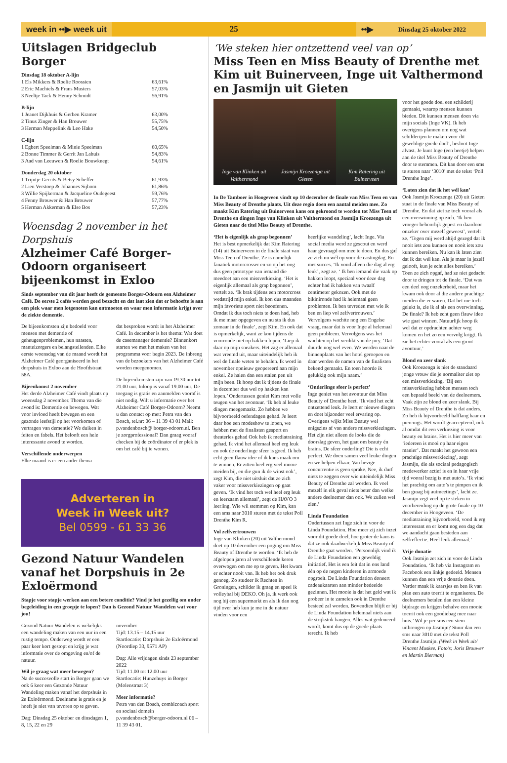week in ••▶ week uit 25 ••▶ Dinsdag 25 oktober 2022
Uitslagen Bridgeclub Borger
| Dinsdag 18 oktober A-lijn | | |
| 1 | Els Mikkers & Roelie Roossien | 63,61% |
| 2 | Eric Machiels & Frans Musters | 57,03% |
| 3 | Neeltje Tack & Henny Schmidt | 56,91% |
| B-lijn | | |
| 1 | Jeanet Dijkhuis & Gerben Kramer | 63,00% |
| 2 | Tinus Zinger & Han Brouwer | 55,75% |
| 3 | Herman Meppelink & Leo Hake | 54,50% |
| C-lijn | | |
| 1 | Egbert Speelman & Minie Speelman | 60,65% |
| 2 | Bonne Timmer & Gerrit Jan Lahuis | 54,83% |
| 3 | Aad van Leeuwen & Roelie Bouwknegt | 54,61% |
| Donderdag 20 oktober | | |
| 1 | Trijntje Gerrits & Betsy Scheffer | 61,93% |
| 2 | Lien Verstoep & Johannes Sijbom | 61,86% |
| 3 | Willie Spijkerman & Jacqueline Oudegeest | 59,76% |
| 4 | Fenny Brouwer & Han Brouwer | 57,77% |
| 5 | Herman Akkerman & Else Bos | 57,23% |
Woensdag 2 november in het Dorpshuis
Alzheimer Café Borger-Odoorn organiseert bijeenkomst in Exloo
Sinds september van dit jaar heeft de gemeente Borger-Odoorn een Alzheimer Café. De eerste 2 cafés werden goed bezocht en dat laat zien dat er behoefte is aan een plek waar men lotgenoten kan ontmoeten en waar men informatie krijgt over de ziekte dementie.
De bijeenkomsten zijn bedoeld voor mensen met dementie of geheugenproblemen, hun naasten, mantelzorgers en belangstellenden. Elke eerste woensdag van de maand wordt het Alzheimer Café georganiseerd in het dorpshuis in Exloo aan de Hoofdstraat 58A.
Bijeenkomst 2 november
Het derde Alzheimer Café vindt plaats op woensdag 2 november. Thema van die avond is: Dementie en bewegen. Wat voor invloed heeft bewegen en een gezonde leefstijl op het voorkomen of vertragen van dementie? We duiken in feiten en fabels. Het belooft een hele interessante avond te worden.
Verschillende onderwerpen
Elke maand is er een ander thema
dat besproken wordt in het Alzheimer Café. In december is het thema: Wat doet de casemanager dementie? Binnenkort starten we met het maken van het programma voor begin 2023. De inbreng van de bezoekers van het Alzheimer Café worden meegenomen.
De bijeenkomsten zijn van 19.30 uur tot 21.00 uur. Inloop is vanaf 19.00 uur. De toegang is gratis en aanmelden vooraf is niet nodig. Wilt u informatie over het Alzheimer Café Borger-Odoorn? Neemt u dan contact op met: Petra van den Bosch, tel.nr: 06 – 11 39 43 01 Mail: p.vandenbosch@ borger-odoorn.nl. Ben je zorgprofessional? Dan graag vooraf checken bij de coördinator of er plek is om het café bij te wonen.
Adverteren in
Week in Week uit?
Bel 0599 - 61 33 36
Gezond Natuur Wandelen vanaf het Dorpshuis in 2e Exloërmond
Stapje voor stapje werken aan een betere conditie? Vind je het gezellig om onder begeleiding in een groepje te lopen? Dan is Gezond Natuur Wandelen wat voor jou!
Gezond Natuur Wandelen is wekelijks een wandeling maken van een uur in een rustig tempo. Onderweg wordt er een paar keer kort gestopt en krijg je wat informatie over de omgeving en/of de natuur.
Wil je graag wat meer bewegen?
Na de succesvolle start in Borger gaan we ook 6 keer een Gezonde Natuur Wandeling maken vanaf het dorpshuis in 2e Exloërmond. Deelname is gratis en je hoeft je niet van tevoren op te geven.
Dag: Dinsdag 25 oktober en dinsdagen 1, 8, 15, 22 en 29
november
Tijd: 13.15 – 14.15 uur
Startlocatie: Dorpshuis 2e Exloërmond (Noordiep 33, 9571 AP)
Dag: Alle vrijdagen sinds 23 september 2022
Tijd: 11.00 tot 12.00 uur
Startlocatie: Hunzehuys in Borger (Molenstraat 3)
Meer informatie?
Petra van den Bosch, combicoach sport en sociaal domein p.vandenbosch@borger-odoorn.nl 06 – 11 39 43 01.
‘We steken hier ontzettend veel van op’
Miss Teen en Miss Beauty of Drenthe met Kim uit Buinerveen, Inge uit Valthermond en Jasmijn uit Gieten
Inge van Klinken uit Valthermond
Jasmijn Kroezenga uit Gieten Kim Ratering uit Buinerveen
In De Tamboer in Hoogeveen vindt op 10 december de finale van Miss Teen en van Miss Beauty of Drenthe plaats. Uit deze regio doen een aantal meiden mee. Zo maakt Kim Ratering uit Buinerveen kans om gekroond te worden tot Miss Teen of Drenthe en dingen Inge van Klinken uit Valthermond en Jasmijn Kroezenga uit Gieten naar de titel Miss Beauty of Drenthe.
‘Het is eigenlijk als grap begonnen’
Het is best opmerkelijk dat Kim Ratering (14) uit Buinerveen in de finale staat van Miss Teen of Drenthe. Ze is namelijk fanatiek motorcrosser en zo op het oog dus geen prototype van iemand die meedoet aan een missverkiezing. ‘Het is eigenlijk allemaal als grap begonnen’, vertelt ze. ‘Ik brak tijdens een motorcross wedstrijd mijn enkel. Ik kon dus maanden mijn favoriete sport niet beoefenen. Omdat ik dus toch niets te doen had, heb ik me maar opgegeven en nu sta ik dus zomaar in de finale’, zegt Kim. En ook dat is opmerkelijk, want ze kon tijdens de voorronde niet op hakken lopen. ‘Liep ik daar op mijn sneakers. Het zag er allemaal wat vreemd uit, maar uiteindelijk heb ik wel de finale weten te behalen. Ik word in november opnieuw geopereerd aan mijn enkel. Ze halen dan een stalen pen uit mijn been. Ik hoop dat ik tijdens de finale in december dus wel op hakken kan lopen.’ Ondertussen geniet Kim met volle teugen van het avontuur. ‘Ik heb al leuke dingen meegemaakt. Zo hebben we bijvoorbeeld oefendagen gehad. Je leert daar hoe een modeshow te lopen, we hebben met de finalisten gesport en theaterles gehad Ook heb ik mediatraining gehad. Ik vind het allemaal heel erg leuk en ook de onderlinge sfeer is goed. Ik heb echt geen flauw idee of ik kans maak om te winnen. Er zitten heel erg veel mooie meiden bij, en die gun ik de winst ook’, zegt Kim, die niet uitsluit dat ze zich vaker voor missverkiezingen op gaat geven. ‘Ik vind het toch wel heel erg leuk en leerzaam allemaal’, zegt de HAVO 3 leerling. Wie wil stemmen op Kim, kan een sms naar 3010 sturen met de tekst Poll Drenthe Kim R.
Vol zelfvertrouwen
Inge van Klinken (20) uit Valthermond doet op 10 december een poging om Miss Beauty of Drenthe te worden. ‘Ik heb de afgelopen jaren al verschillende keren overwogen om me op te geven. Het kwam er echter nooit van. Ik heb het ook druk genoeg. Zo studeer ik Rechten in Groningen, schilder ik graag en speel ik volleybal bij DEKO. Oh ja, ik werk ook nog bij een supermarkt en als ik dan nog tijd over heb kun je me in de natuur vinden voor een
heerlijke wandeling’, lacht Inge. Via social media werd ze gescout en werd haar gevraagd om mee te doen. En dus gaf ze zich nu wél op voor de castingdag. En met succes. ‘Ik vond alleen die dag al erg leuk’, zegt ze. ‘ Ik ben iemand die vaak op hakken loopt, speciaal voor deze dag echter had ik hakken van twaalf centimeter gekozen. Ook met de bikinironde had ik helemaal geen problemen. Ik ben tevreden met wie ik ben en liep vol zelfvertrouwen.’ Vervolgens wachtte nog een Engelse vraag, maar dat is voor Inge al helemaal geen probleem. Vervolgens was het wachten op het verdikt van de jury. ‘Dat duurde nog wel even. We werden naar de binnenplaats van het hotel geroepen en daar werden de namen van de finalisten bekend gemaakt. En toen hoorde ik gelukkig ook mijn naam.’
‘Onderlinge sfeer is perfect’
Inge geniet van het avontuur dat Miss Beauty of Drenthe heet. ‘Ik vind het echt ontzettend leuk. Je leert er nieuwe dingen en doet bijzonder veel ervaring op. Overigens wijkt Miss Beauty wel enigszins af van andere missverkiezingen. Het zijn niet alleen de looks die de doorslag geven, het gaat om beauty én brains. De sfeer onderling? Die is echt perfect. We doen samen veel leuke dingen en we helpen elkaar. Van hevige concurrentie is geen sprake. Nee, ik durf niets te zeggen over wie uiteindelijk Miss Beauty of Drenthe zal worden. Ik voel mezelf in elk geval niets beter dan welke andere deelnemer dan ook. We zullen wel zien.’
Linda Foundation
Ondertussen zet Inge zich in voor de Linda Foundation. Hoe meer zij zich inzet voor dit goede doel, hoe groter de kans is dat ze ook daadwerkelijk Miss Beauty of Drenthe gaat worden. ‘Persoonlijk vind ik de Linda Foundation een geweldig initiatief. Het is een feit dat in ons land één op de negen kinderen in armoede opgroeit. De Linda Foundation doneert cadeaukaarten aan minder bedeelde gezinnen. Het mooie is dat het geld wat ik probeer in te zamelen ook in Drenthe besteed zal worden. Bovendien blijft er bij de Linda Foundation helemaal niets aan de strijkstok hangen. Alles wat gedoneerd wordt, komt dus op de goede plaats terecht. Ik heb
voor het goede doel een schilderij gemaakt, waarop mensen kunnen bieden. Dit kunnen mensen doen via mijn socials (Inge VK). Ik heb overigens plannen om nog wat schilderijen te maken voor dit geweldige goede doel’, besloot Inge alvast. Je kunt Inge (een beetje) helpen aan de titel Miss Beauty of Drenthe door te stemmen. Dit kan door een sms te sturen naar ‘3010’ met de tekst ‘Poll Drenthe Inge’.
‘Laten zien dat ik het wél kan’
Ook Jasmijn Kroezenga (20) uit Gieten staat in de finale van Miss Beauty of Drenthe. En dat ziet ze toch vooral als een overwinning op zich. ‘Ik ben vroeger behoorlijk gepest en daardoor onzeker over mezelf geweest’, vertelt ze. ‘Tegen mij werd altijd gezegd dat ik nooit iets zou kunnen en nooit iets zou kunnen bereiken. Nu kan ik laten zien dat ik dat wél kan. Als je maar in jezelf gelooft, kun je echt alles bereiken.’ Toen ze zich opgaf, had ze niet gedacht door te dringen tot de finale. ‘Dat was een deel nog onzekerheid, maar het kwam ook door al die andere prachtige meiden die er waren. Dat het me toch gelukt is, zie ik al als een overwinning. De finale? Ik heb echt geen flauw idee wie gaat winnen. Natuurlijk hoop ik wel dat er opdrachten achter weg komen en het zo een vervolg krijgt. Ik zie het echter vooral als een groot avontuur.’
Blond en zeer slank
Ook Kroezenga is niet de standaard jonge vrouw die je normaliter ziet op een missverkiezing. ‘Bij een missverkiezing hebben mensen toch een bepaald beeld van de deelnemers. Vaak zijn ze blond en zeer slank. Bij Miss Beauty of Drenthe is dat anders. Zo heb ik bijvoorbeeld halflang haar en piercings. Het wordt geaccepteerd, ook al omdat dit een verkiezing is voor beauty en brains. Het is hier meer van ‘iedereen is mooi op haar eigen manier’. Dat maakt het gewoon een prachtige missverkiezing’, zegt Jasmijn, die als sociaal pedagogisch medewerker actief is en in haar vrije tijd vooral bezig is met auto’s. ‘Ik vind het prachtig om auto’s te pimpen en ik ben graag bij autmeetings’, lacht ze. Jasmijn zegt veel op te steken in voorbereiding op de grote finale op 10 december in Hoogeveen. ‘De mediatraining bijvoorbeeld, vond ik erg interessant en er komt nog een dag dat we aandacht gaan besteden aan zelfreflectie. Heel leuk allemaal.’
Vrije donatie
Ook Jasmijn zet zich in voor de Linda Foundation. ‘Ik heb via Instagram en Facebook een linkje gedeeld. Mensen kunnen dan een vrije donatie doen. Verder maak ik kaarsjes en ben ik van plan een auto toerrit te organiseren. De deelnemers betalen dan een kleine bijdrage en krijgen behalve een mooie toerrit ook een goodiebag mee naar huis.’ Wil je per sms een stem uitbrengen op Jasmijn? Stuur dan een sms naar 3010 met de tekst Poll Drenthe Jasmijn. (Week in Week uit/ Vincent Muskee. Foto’s: Joris Brouwer en Martin Bierman)